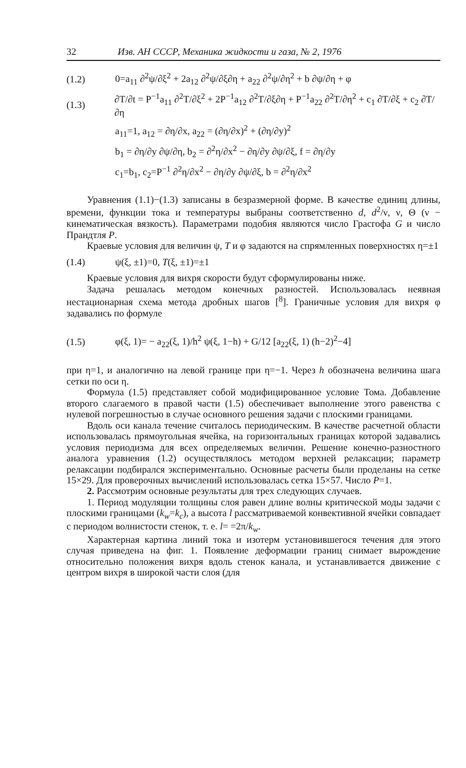32 Изв. АН СССР, Механика жидкости и газа, № 2, 1976
(1.2) 0=a<sub>11</sub> ∂<sup>2</sup>ψ/∂ξ<sup>2</sup> + 2a<sub>12</sub> ∂<sup>2</sup>ψ/∂ξ∂η + a<sub>22</sub> ∂<sup>2</sup>ψ/∂η<sup>2</sup> + b ∂ψ/∂η + φ
(1.3) ∂T/∂t = P<sup>−1</sup>a<sub>11</sub> ∂<sup>2</sup>T/∂ξ<sup>2</sup> + 2P<sup>−1</sup>a<sub>12</sub> ∂<sup>2</sup>T/∂ξ∂η + P<sup>−1</sup>a<sub>22</sub> ∂<sup>2</sup>T/∂η<sup>2</sup> + c<sub>1</sub> ∂T/∂ξ + c<sub>2</sub> ∂T/∂η
a<sub>11</sub>=1, a<sub>12</sub> = ∂η/∂x, a<sub>22</sub> = (∂η/∂x)<sup>2</sup> + (∂η/∂y)<sup>2</sup>
b<sub>1</sub> = ∂η/∂y ∂ψ/∂η, b<sub>2</sub> = ∂<sup>2</sup>η/∂x<sup>2</sup> − ∂η/∂y ∂ψ/∂ξ, f = ∂η/∂y
c<sub>1</sub>=b<sub>1</sub>, c<sub>2</sub>=P<sup>−1</sup> ∂<sup>2</sup>η/∂x<sup>2</sup> − ∂η/∂y ∂ψ/∂ξ, b = ∂<sup>2</sup>η/∂x<sup>2</sup>
Уравнения (1.1)−(1.3) записаны в безразмерной форме. В качестве единиц длины, времени, функции тока и температуры выбраны соответственно d, d<sup>2</sup>/ν, ν, Θ (ν − кинематическая вязкость). Параметрами подобия являются число Грасгофа G и число Прандтля P.
Краевые условия для величин ψ, T и φ задаются на спрямленных поверхностях η=±1
(1.4) ψ(ξ, ±1)=0, T(ξ, ±1)=±1
Краевые условия для вихря скорости будут сформулированы ниже.
Задача решалась методом конечных разностей. Использовалась неявная нестационарная схема метода дробных шагов [<sup>8</sup>]. Граничные условия для вихря φ задавались по формуле
(1.5) φ(ξ, 1)= − a<sub>22</sub>(ξ, 1)/h<sup>2</sup> ψ(ξ, 1−h) + G/12 [a<sub>22</sub>(ξ, 1) (h−2)<sup>2</sup>−4]
при η=1, и аналогично на левой границе при η=−1. Через h обозначена величина шага сетки по оси η.
Формула (1.5) представляет собой модифицированное условие Тома. Добавление второго слагаемого в правой части (1.5) обеспечивает выполнение этого равенства с нулевой погрешностью в случае основного решения задачи с плоскими границами.
Вдоль оси канала течение считалось периодическим. В качестве расчетной области использовалась прямоугольная ячейка, на горизонтальных границах которой задавались условия периодизма для всех определяемых величин. Решение конечно-разностного аналога уравнения (1.2) осуществлялось методом верхней релаксации; параметр релаксации подбирался экспериментально. Основные расчеты были проделаны на сетке 15×29. Для проверочных вычислений использовалась сетка 15×57. Число P=1.
2. Рассмотрим основные результаты для трех следующих случаев.
1. Период модуляции толщины слоя равен длине волны критической моды задачи с плоскими границами (k<sub>w</sub>=k<sub>c</sub>), а высота l рассматриваемой конвективной ячейки совпадает с периодом волнистости стенок, т. е. l= =2π/k<sub>w</sub>.
Характерная картина линий тока и изотерм установившегося течения для этого случая приведена на фиг. 1. Появление деформации границ снимает вырождение относительно положения вихря вдоль стенок канала, и устанавливается движение с центром вихря в широкой части слоя (для